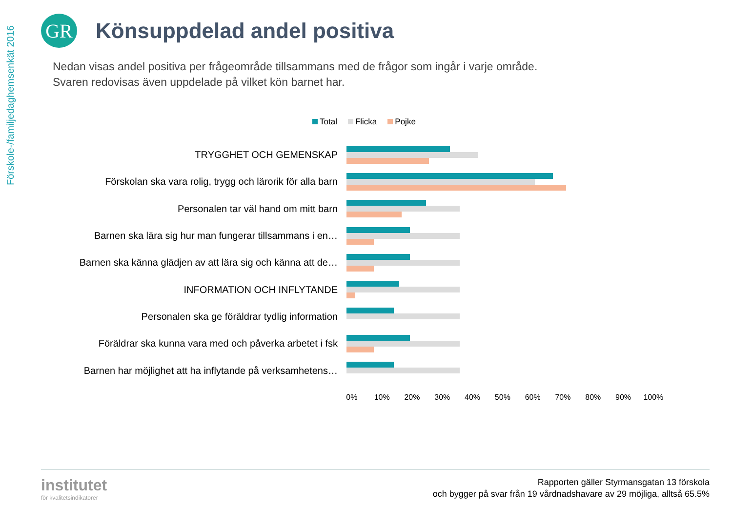Förskole-/familjedaghemsenkät 2016
GR
Könsuppdelad andel positiva
Nedan visas andel positiva per frågeområde tillsammans med de frågor som ingår i varje område.
Svaren redovisas även uppdelade på vilket kön barnet har.
Total Flicka Pojke
TRYGGHET OCH GEMENSKAP
Förskolan ska vara rolig, trygg och lärorik för alla barn
Personalen tar väl hand om mitt barn
Barnen ska lära sig hur man fungerar tillsammans i en…
Barnen ska känna glädjen av att lära sig och känna att de…
INFORMATION OCH INFLYTANDE
Personalen ska ge föräldrar tydlig information
Föräldrar ska kunna vara med och påverka arbetet i fsk
Barnen har möjlighet att ha inflytande på verksamhetens…
0% 10% 20% 30% 40% 50% 60% 70% 80% 90% 100%
institutet
för kvalitetsindikatorer
Rapporten gäller Styrmansgatan 13 förskola
och bygger på svar från 19 vårdnadshavare av 29 möjliga, alltså 65.5%